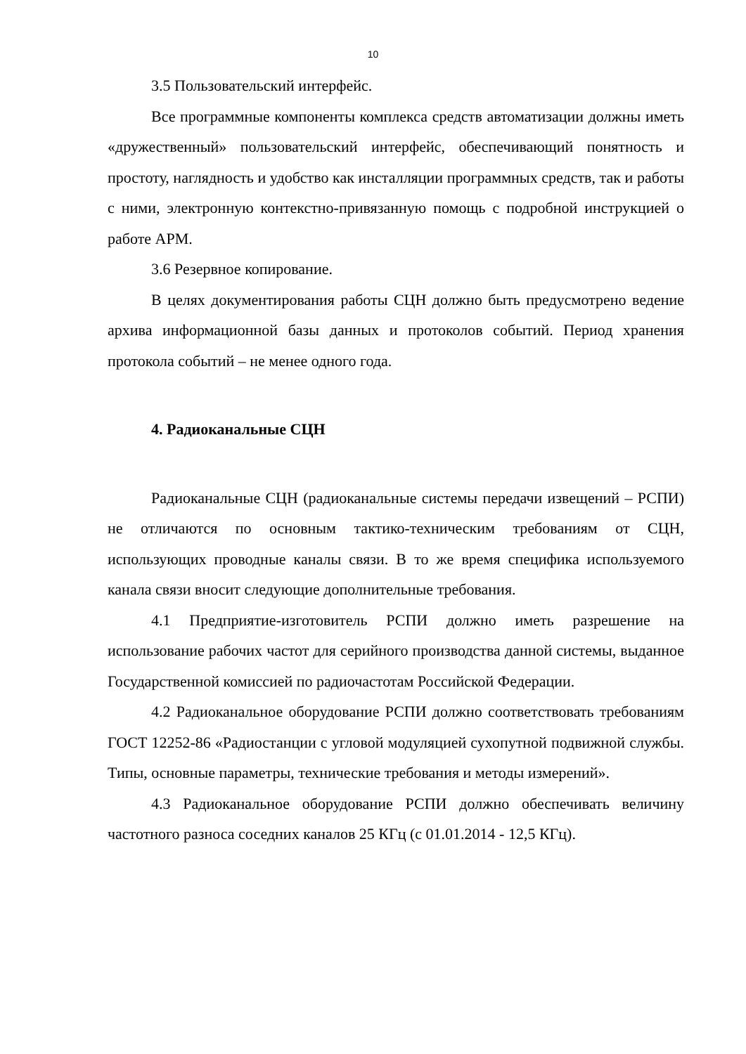10
3.5 Пользовательский интерфейс.
Все программные компоненты комплекса средств автоматизации должны иметь «дружественный» пользовательский интерфейс, обеспечивающий понятность и простоту, наглядность и удобство как инсталляции программных средств, так и работы с ними, электронную контекстно-привязанную помощь с подробной инструкцией о работе АРМ.
3.6 Резервное копирование.
В целях документирования работы СЦН должно быть предусмотрено ведение архива информационной базы данных и протоколов событий. Период хранения протокола событий – не менее одного года.
4. Радиоканальные СЦН
Радиоканальные СЦН (радиоканальные системы передачи извещений – РСПИ) не отличаются по основным тактико-техническим требованиям от СЦН, использующих проводные каналы связи. В то же время специфика используемого канала связи вносит следующие дополнительные требования.
4.1 Предприятие-изготовитель РСПИ должно иметь разрешение на использование рабочих частот для серийного производства данной системы, выданное Государственной комиссией по радиочастотам Российской Федерации.
4.2 Радиоканальное оборудование РСПИ должно соответствовать требованиям ГОСТ 12252-86 «Радиостанции с угловой модуляцией сухопутной подвижной службы. Типы, основные параметры, технические требования и методы измерений».
4.3 Радиоканальное оборудование РСПИ должно обеспечивать величину частотного разноса соседних каналов 25 КГц (с 01.01.2014 - 12,5 КГц).